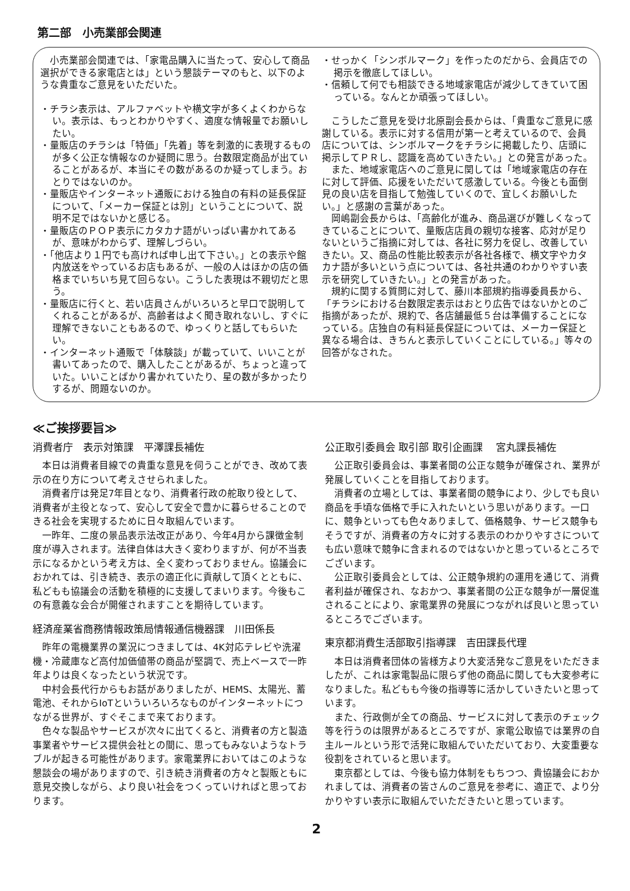第二部　小売業部会関連
小売業部会関連では、「家電品購入に当たって、安心して商品選択ができる家電店とは」という懇談テーマのもと、以下のような貴重なご意見をいただいた。
・チラシ表示は、アルファベットや横文字が多くよくわからない。表示は、もっとわかりやすく、適度な情報量でお願いしたい。
・量販店のチラシは「特価」「先着」等を刺激的に表現するものが多く公正な情報なのか疑問に思う。台数限定商品が出ていることがあるが、本当にその数があるのか疑ってしまう。おとりではないのか。
・量販店やインターネット通販における独自の有料の延長保証について、「メーカー保証とは別」ということについて、説明不足ではないかと感じる。
・量販店のＰＯＰ表示にカタカナ語がいっぱい書かれてあるが、意味がわからず、理解しづらい。
・「他店より１円でも高ければ申し出て下さい。」との表示や館内放送をやっているお店もあるが、一般の人はほかの店の価格までいちいち見て回らない。こうした表現は不親切だと思う。
・量販店に行くと、若い店員さんがいろいろと早口で説明してくれることがあるが、高齢者はよく聞き取れないし、すぐに理解できないこともあるので、ゆっくりと話してもらいたい。
・インターネット通販で「体験談」が載っていて、いいことが書いてあったので、購入したことがあるが、ちょっと違っていた。いいことばかり書かれていたり、星の数が多かったりするが、問題ないのか。
・せっかく「シンボルマーク」を作ったのだから、会員店での掲示を徹底してほしい。
・信頼して何でも相談できる地域家電店が減少してきていて困っている。なんとか頑張ってほしい。
こうしたご意見を受け北原副会長からは、「貴重なご意見に感謝している。表示に対する信用が第一と考えているので、会員店については、シンボルマークをチラシに掲載したり、店頭に掲示してＰＲし、認識を高めていきたい。」との発言があった。
また、地域家電店へのご意見に関しては「地域家電店の存在に対して評価、応援をいただいて感激している。今後とも面倒見の良い店を目指して勉強していくので、宜しくお願いしたい。」と感謝の言葉があった。
岡嶋副会長からは、「高齢化が進み、商品選びが難しくなってきていることについて、量販店店員の親切な接客、応対が足りないというご指摘に対しては、各社に努力を促し、改善していきたい。又、商品の性能比較表示が各社各様で、横文字やカタカナ語が多いという点については、各社共通のわかりやすい表示を研究していきたい。」との発言があった。
規約に関する質問に対して、藤川本部規約指導委員長から、「チラシにおける台数限定表示はおとり広告ではないかとのご指摘があったが、規約で、各店舗最低５台は準備することになっている。店独自の有料延長保証については、メーカー保証と異なる場合は、きちんと表示していくことにしている。」等々の回答がなされた。
≪ご挨拶要旨≫
消費者庁　表示対策課　平澤課長補佐
本日は消費者目線での貴重な意見を伺うことができ、改めて表示の在り方について考えさせられました。
消費者庁は発足7年目となり、消費者行政の舵取り役として、消費者が主役となって、安心して安全で豊かに暮らせることのできる社会を実現するために日々取組んでいます。
一昨年、二度の景品表示法改正があり、今年4月から課徴金制度が導入されます。法律自体は大きく変わりますが、何が不当表示になるかという考え方は、全く変わっておりません。協議会におかれては、引き続き、表示の適正化に貢献して頂くとともに、私どもも協議会の活動を積極的に支援してまいります。今後もこの有意義な会合が開催されますことを期待しています。
経済産業省商務情報政策局情報通信機器課　川田係長
昨年の電機業界の業況につきましては、4K対応テレビや洗濯機・冷蔵庫など高付加価値帯の商品が堅調で、売上ベースで一昨年よりは良くなったという状況です。
中村会長代行からもお話がありましたが、HEMS、太陽光、蓄電池、それからIoTといういろいろなものがインターネットにつながる世界が、すぐそこまで来ております。
色々な製品やサービスが次々に出てくると、消費者の方と製造事業者やサービス提供会社との間に、思ってもみないようなトラブルが起きる可能性があります。家電業界においてはこのような懇談会の場がありますので、引き続き消費者の方々と製販ともに意見交換しながら、より良い社会をつくっていければと思っております。
公正取引委員会 取引部 取引企画課　 宮丸課長補佐
公正取引委員会は、事業者間の公正な競争が確保され、業界が発展していくことを目指しております。
消費者の立場としては、事業者間の競争により、少しでも良い商品を手頃な価格で手に入れたいという思いがあります。一口に、競争といっても色々ありまして、価格競争、サービス競争もそうですが、消費者の方々に対する表示のわかりやすさについても広い意味で競争に含まれるのではないかと思っているところでございます。
公正取引委員会としては、公正競争規約の運用を通じて、消費者利益が確保され、なおかつ、事業者間の公正な競争が一層促進されることにより、家電業界の発展につながれば良いと思っているところでございます。
東京都消費生活部取引指導課　吉田課長代理
本日は消費者団体の皆様方より大変活発なご意見をいただきましたが、これは家電製品に限らず他の商品に関しても大変参考になりました。私どもも今後の指導等に活かしていきたいと思っています。
また、行政側が全ての商品、サービスに対して表示のチェック等を行うのは限界があるところですが、家電公取協では業界の自主ルールという形で活発に取組んでいただいており、大変重要な役割をされていると思います。
東京都としては、今後も協力体制をもちつつ、貴協議会におかれましては、消費者の皆さんのご意見を参考に、適正で、より分かりやすい表示に取組んでいただきたいと思っています。
2